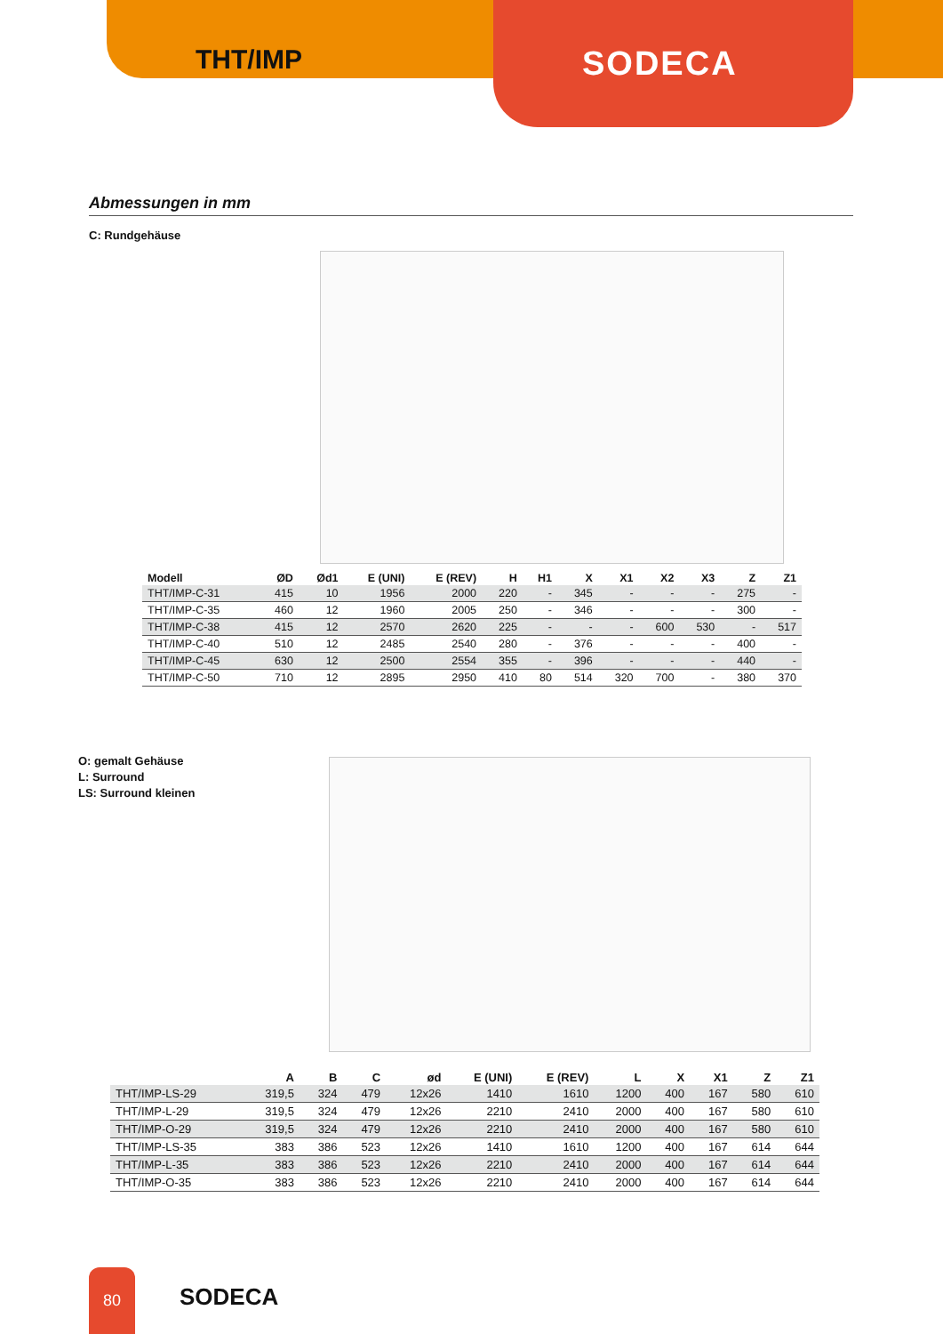THT/IMP
SODECA
Abmessungen in mm
C: Rundgehäuse
| Modell | ØD | Ød1 | E (UNI) | E (REV) | H | H1 | X | X1 | X2 | X3 | Z | Z1 |
| --- | --- | --- | --- | --- | --- | --- | --- | --- | --- | --- | --- | --- |
| THT/IMP-C-31 | 415 | 10 | 1956 | 2000 | 220 | - | 345 | - | - | - | 275 | - |
| THT/IMP-C-35 | 460 | 12 | 1960 | 2005 | 250 | - | 346 | - | - | - | 300 | - |
| THT/IMP-C-38 | 415 | 12 | 2570 | 2620 | 225 | - | - | - | 600 | 530 | - | 517 |
| THT/IMP-C-40 | 510 | 12 | 2485 | 2540 | 280 | - | 376 | - | - | - | 400 | - |
| THT/IMP-C-45 | 630 | 12 | 2500 | 2554 | 355 | - | 396 | - | - | - | 440 | - |
| THT/IMP-C-50 | 710 | 12 | 2895 | 2950 | 410 | 80 | 514 | 320 | 700 | - | 380 | 370 |
O: gemalt Gehäuse
L: Surround
LS: Surround kleinen
| | A | B | C | ød | E (UNI) | E (REV) | L | X | X1 | Z | Z1 |
| --- | --- | --- | --- | --- | --- | --- | --- | --- | --- | --- | --- |
| THT/IMP-LS-29 | 319,5 | 324 | 479 | 12x26 | 1410 | 1610 | 1200 | 400 | 167 | 580 | 610 |
| THT/IMP-L-29 | 319,5 | 324 | 479 | 12x26 | 2210 | 2410 | 2000 | 400 | 167 | 580 | 610 |
| THT/IMP-O-29 | 319,5 | 324 | 479 | 12x26 | 2210 | 2410 | 2000 | 400 | 167 | 580 | 610 |
| THT/IMP-LS-35 | 383 | 386 | 523 | 12x26 | 1410 | 1610 | 1200 | 400 | 167 | 614 | 644 |
| THT/IMP-L-35 | 383 | 386 | 523 | 12x26 | 2210 | 2410 | 2000 | 400 | 167 | 614 | 644 |
| THT/IMP-O-35 | 383 | 386 | 523 | 12x26 | 2210 | 2410 | 2000 | 400 | 167 | 614 | 644 |
80
SODECA